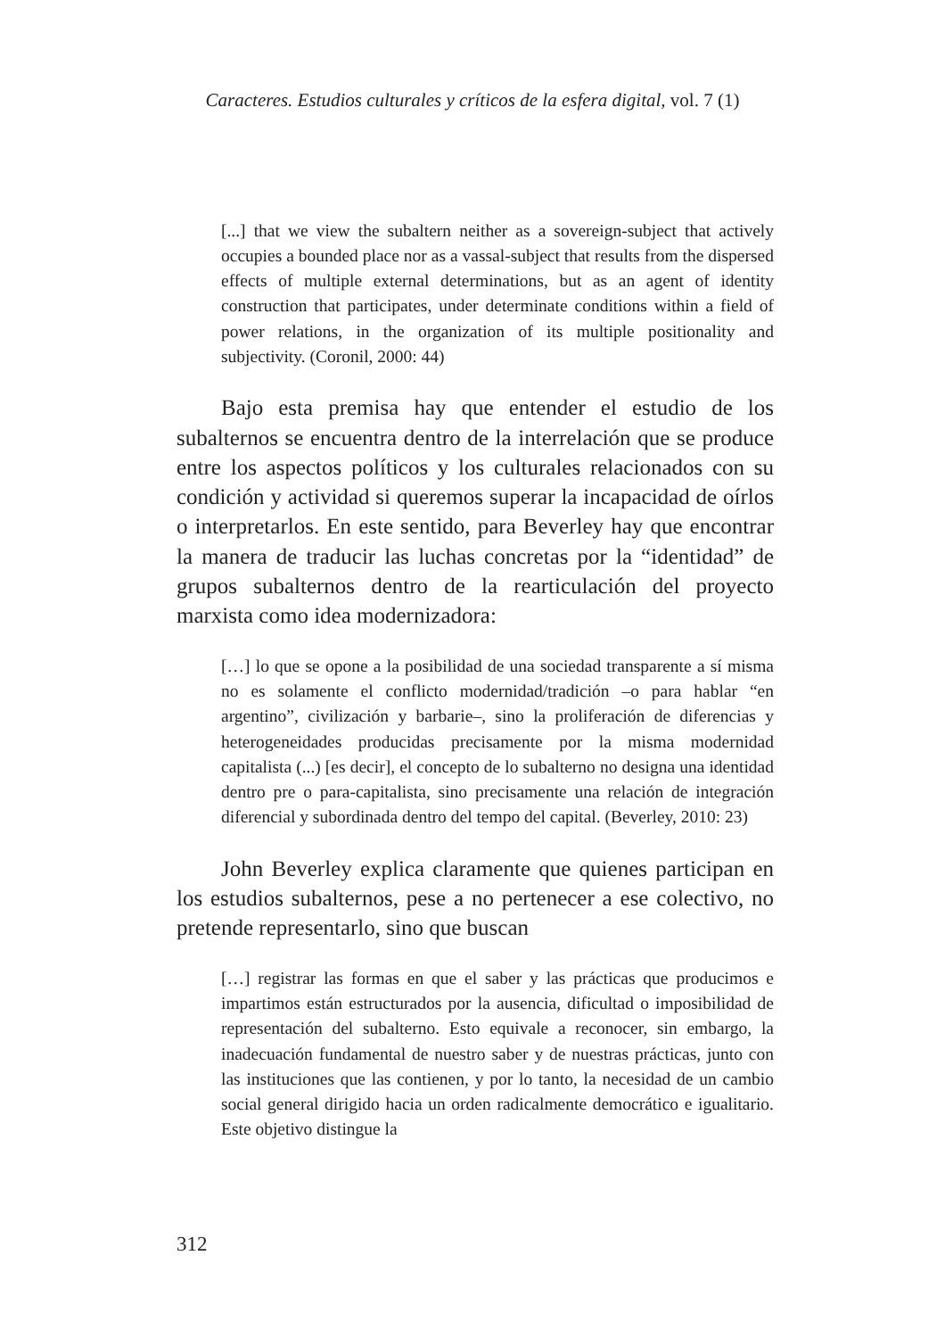Caracteres. Estudios culturales y críticos de la esfera digital, vol. 7 (1)
[...] that we view the subaltern neither as a sovereign-subject that actively occupies a bounded place nor as a vassal-subject that results from the dispersed effects of multiple external determinations, but as an agent of identity construction that participates, under determinate conditions within a field of power relations, in the organization of its multiple positionality and subjectivity. (Coronil, 2000: 44)
Bajo esta premisa hay que entender el estudio de los subalternos se encuentra dentro de la interrelación que se produce entre los aspectos políticos y los culturales relacionados con su condición y actividad si queremos superar la incapacidad de oírlos o interpretarlos. En este sentido, para Beverley hay que encontrar la manera de traducir las luchas concretas por la “identidad” de grupos subalternos dentro de la rearticulación del proyecto marxista como idea modernizadora:
[…] lo que se opone a la posibilidad de una sociedad transparente a sí misma no es solamente el conflicto modernidad/tradición –o para hablar “en argentino”, civilización y barbarie–, sino la proliferación de diferencias y heterogeneidades producidas precisamente por la misma modernidad capitalista (...) [es decir], el concepto de lo subalterno no designa una identidad dentro pre o para-capitalista, sino precisamente una relación de integración diferencial y subordinada dentro del tempo del capital. (Beverley, 2010: 23)
John Beverley explica claramente que quienes participan en los estudios subalternos, pese a no pertenecer a ese colectivo, no pretende representarlo, sino que buscan
[…] registrar las formas en que el saber y las prácticas que producimos e impartimos están estructurados por la ausencia, dificultad o imposibilidad de representación del subalterno. Esto equivale a reconocer, sin embargo, la inadecuación fundamental de nuestro saber y de nuestras prácticas, junto con las instituciones que las contienen, y por lo tanto, la necesidad de un cambio social general dirigido hacia un orden radicalmente democrático e igualitario. Este objetivo distingue la
312